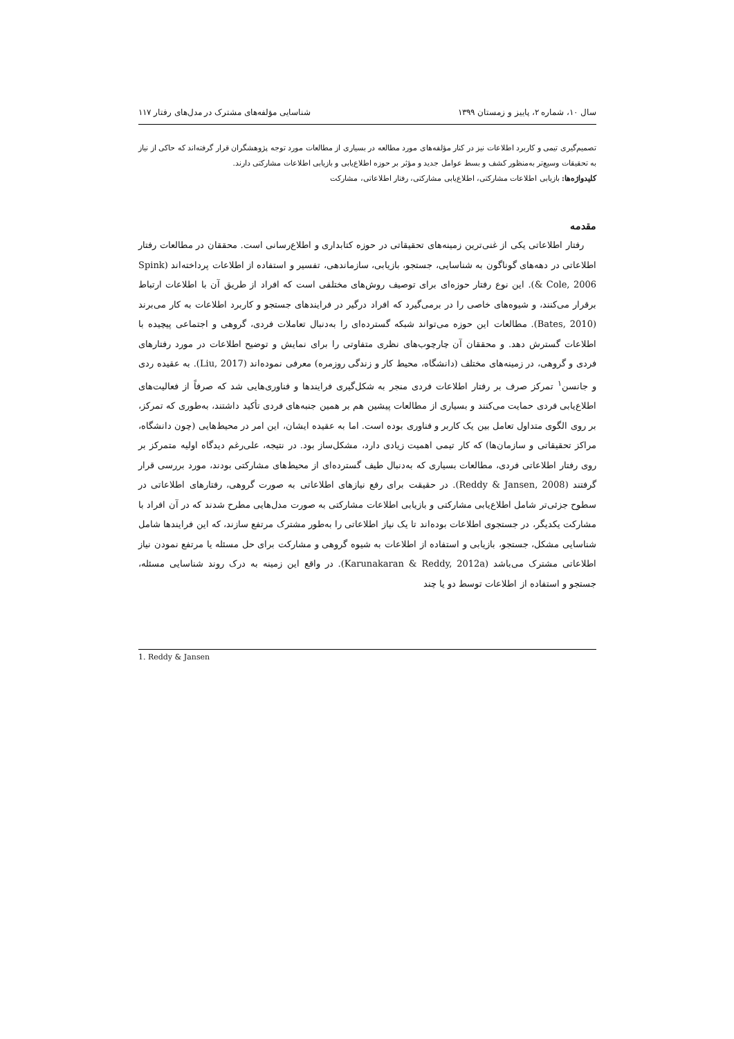سال ۱۰، شماره ۲، پاییز و زمستان ۱۳۹۹ شناسایی مؤلفه‌های مشترک در مدل‌های رفتار ۱۱۷
تصمیم‌گیری تیمی و کاربرد اطلاعات نیز در کنار مؤلفه‌های مورد مطالعه در بسیاری از مطالعات مورد توجه پژوهشگران قرار گرفته‌اند که حاکی از نیاز به تحقیقات وسیع‌تر به‌منظور کشف و بسط عوامل جدید و مؤثر بر حوزه اطلاع‌یابی و بازیابی اطلاعات مشارکتی دارند.
کلیدواژه‌ها: بازیابی اطلاعات مشارکتی، اطلاع‌یابی مشارکتی، رفتار اطلاعاتی، مشارکت
مقدمه
رفتار اطلاعاتی یکی از غنی‌ترین زمینه‌های تحقیقاتی در حوزه کتابداری و اطلاع‌رسانی است. محققان در مطالعات رفتار اطلاعاتی در دهه‌های گوناگون به شناسایی، جستجو، بازیابی، سازماندهی، تفسیر و استفاده از اطلاعات پرداخته‌اند (Spink & Cole, 2006). این نوع رفتار حوزه‌ای برای توصیف روش‌های مختلفی است که افراد از طریق آن با اطلاعات ارتباط برقرار می‌کنند، و شیوه‌های خاصی را در برمی‌گیرد که افراد درگیر در فرایندهای جستجو و کاربرد اطلاعات به کار می‌برند (Bates, 2010). مطالعات این حوزه می‌تواند شبکه گسترده‌ای را به‌دنبال تعاملات فردی، گروهی و اجتماعی پیچیده با اطلاعات گسترش دهد. و محققان آن چارچوب‌های نظری متفاوتی را برای نمایش و توضیح اطلاعات در مورد رفتارهای فردی و گروهی، در زمینه‌های مختلف (دانشگاه، محیط کار و زندگی روزمره) معرفی نموده‌اند (Liu, 2017). به عقیده ردی و جانسن<sup>۱</sup> تمرکز صرف بر رفتار اطلاعات فردی منجر به شکل‌گیری فرایندها و فناوری‌هایی شد که صرفاً از فعالیت‌های اطلاع‌یابی فردی حمایت می‌کنند و بسیاری از مطالعات پیشین هم بر همین جنبه‌های فردی تأکید داشتند، به‌طوری که تمرکز، بر روی الگوی متداول تعامل بین یک کاربر و فناوری بوده است. اما به عقیده ایشان، این امر در محیط‌هایی (چون دانشگاه، مراکز تحقیقاتی و سازمان‌ها) که کار تیمی اهمیت زیادی دارد، مشکل‌ساز بود. در نتیجه، علی‌رغم دیدگاه اولیه متمرکز بر روی رفتار اطلاعاتی فردی، مطالعات بسیاری که به‌دنبال طیف گسترده‌ای از محیط‌های مشارکتی بودند، مورد بررسی قرار گرفتند (Reddy & Jansen, 2008). در حقیقت برای رفع نیازهای اطلاعاتی به صورت گروهی، رفتارهای اطلاعاتی در سطوح جزئی‌تر شامل اطلاع‌یابی مشارکتی و بازیابی اطلاعات مشارکتی به صورت مدل‌هایی مطرح شدند که در آن افراد با مشارکت یکدیگر، در جستجوی اطلاعات بوده‌اند تا یک نیاز اطلاعاتی را به‌طور مشترک مرتفع سازند، که این فرایندها شامل شناسایی مشکل، جستجو، بازیابی و استفاده از اطلاعات به شیوه گروهی و مشارکت برای حل مسئله یا مرتفع نمودن نیاز اطلاعاتی مشترک می‌باشد (Karunakaran & Reddy, 2012a). در واقع این زمینه به درک روند شناسایی مسئله، جستجو و استفاده از اطلاعات توسط دو یا چند
1. Reddy & Jansen